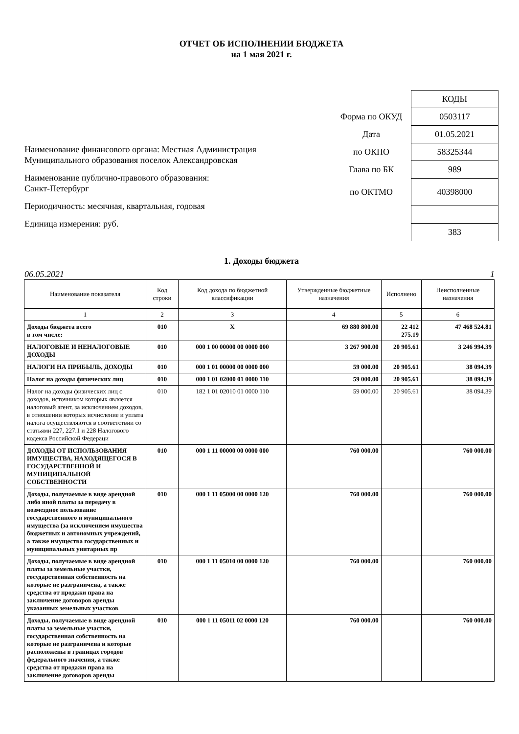ОТЧЕТ ОБ ИСПОЛНЕНИИ БЮДЖЕТА
на 1 мая 2021 г.
Наименование финансового органа: Местная Администрация
Муниципального образования поселок Александровская
Наименование публично-правового образования:
Санкт-Петербург
Периодичность: месячная, квартальная, годовая
Единица измерения: руб.
| | КОДЫ |
| Форма по ОКУД | 0503117 |
| Дата | 01.05.2021 |
| по ОКПО | 58325344 |
| Глава по БК | 989 |
| по ОКТМО | 40398000 |
| | 383 |
1. Доходы бюджета
06.05.2021 1
| Наименование показателя | Код строки | Код дохода по бюджетной классификации | Утвержденные бюджетные назначения | Исполнено | Неисполненные назначения |
| --- | --- | --- | --- | --- | --- |
| 1 | 2 | 3 | 4 | 5 | 6 |
| Доходы бюджета всего в том числе: | 010 | X | 69 880 800.00 | 22 412 275.19 | 47 468 524.81 |
| НАЛОГОВЫЕ И НЕНАЛОГОВЫЕ ДОХОДЫ | 010 | 000 1 00 00000 00 0000 000 | 3 267 900.00 | 20 905.61 | 3 246 994.39 |
| НАЛОГИ НА ПРИБЫЛЬ, ДОХОДЫ | 010 | 000 1 01 00000 00 0000 000 | 59 000.00 | 20 905.61 | 38 094.39 |
| Налог на доходы физических лиц | 010 | 000 1 01 02000 01 0000 110 | 59 000.00 | 20 905.61 | 38 094.39 |
| Налог на доходы физических лиц с доходов, источником которых является налоговый агент, за исключением доходов, в отношении которых исчисление и уплата налога осуществляются в соответствии со статьями 227, 227.1 и 228 Налогового кодекса Российской Федераци | 010 | 182 1 01 02010 01 0000 110 | 59 000.00 | 20 905.61 | 38 094.39 |
| ДОХОДЫ ОТ ИСПОЛЬЗОВАНИЯ ИМУЩЕСТВА, НАХОДЯЩЕГОСЯ В ГОСУДАРСТВЕННОЙ И МУНИЦИПАЛЬНОЙ СОБСТВЕННОСТИ | 010 | 000 1 11 00000 00 0000 000 | 760 000.00 | | 760 000.00 |
| Доходы, получаемые в виде арендной либо иной платы за передачу в возмездное пользование государственного и муниципального имущества (за исключением имущества бюджетных и автономных учреждений, а также имущества государственных и муниципальных унитарных пр | 010 | 000 1 11 05000 00 0000 120 | 760 000.00 | | 760 000.00 |
| Доходы, получаемые в виде арендной платы за земельные участки, государственная собственность на которые не разграничена, а также средства от продажи права на заключение договоров аренды указанных земельных участков | 010 | 000 1 11 05010 00 0000 120 | 760 000.00 | | 760 000.00 |
| Доходы, получаемые в виде арендной платы за земельные участки, государственная собственность на которые не разграничена и которые расположены в границах городов федерального значения, а также средства от продажи права на заключение договоров аренды | 010 | 000 1 11 05011 02 0000 120 | 760 000.00 | | 760 000.00 |